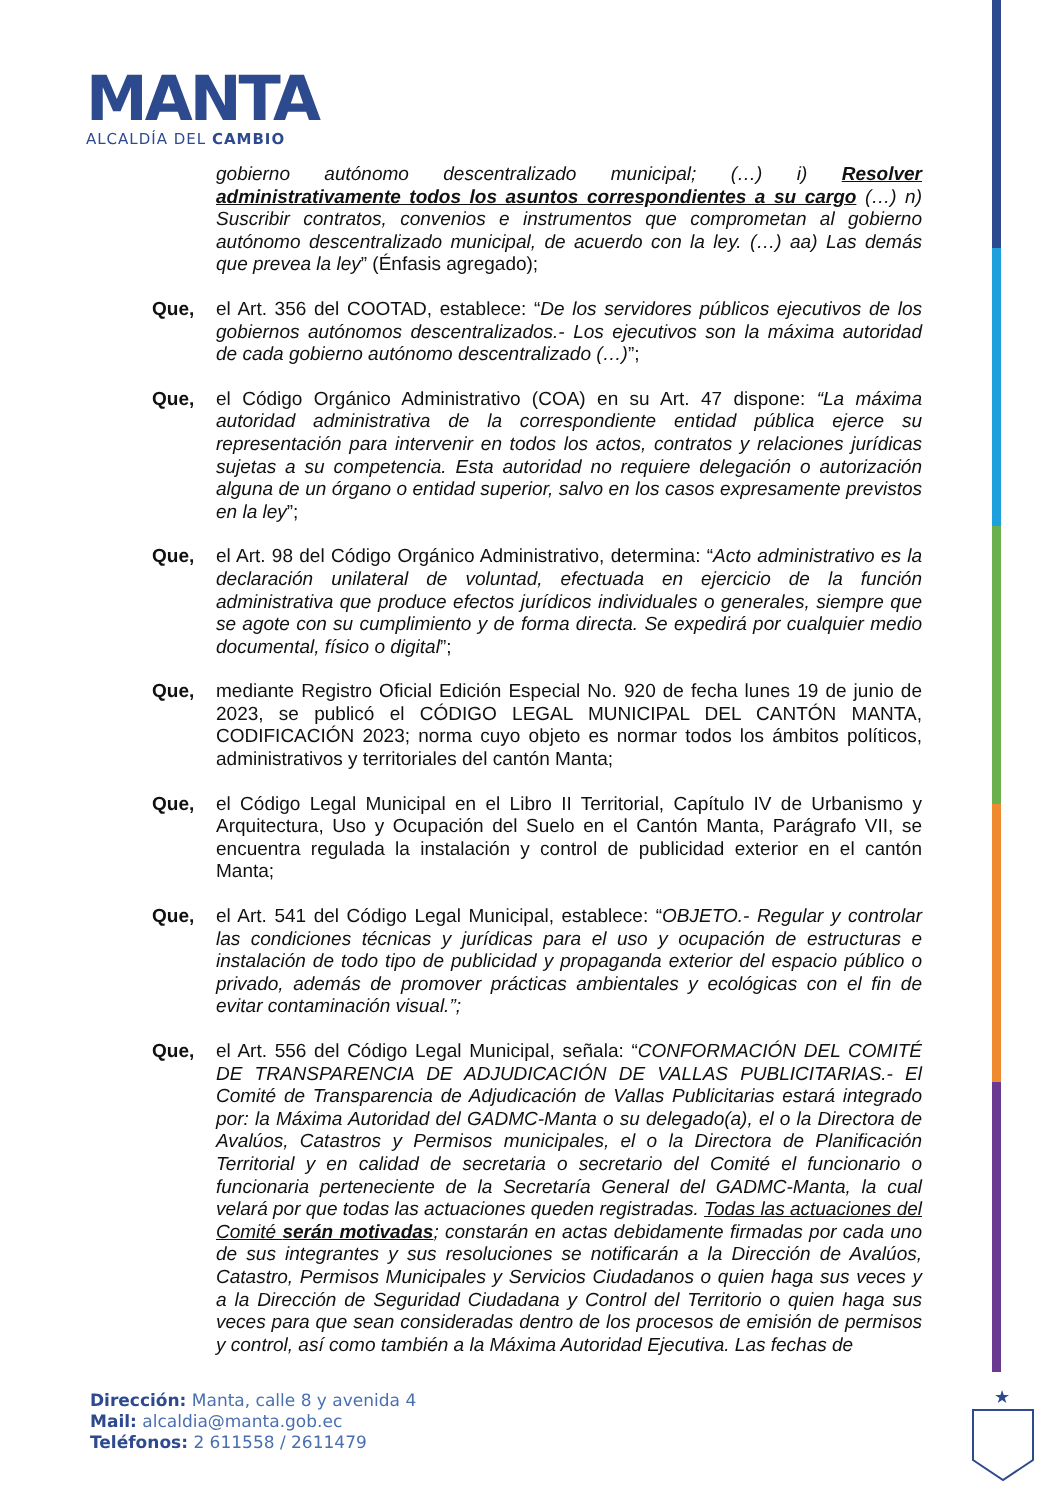MANTA
ALCALDÍA DEL CAMBIO
gobierno autónomo descentralizado municipal; (…) i) Resolver administrativamente todos los asuntos correspondientes a su cargo (…) n) Suscribir contratos, convenios e instrumentos que comprometan al gobierno autónomo descentralizado municipal, de acuerdo con la ley. (…) aa) Las demás que prevea la ley” (Énfasis agregado);
Que, el Art. 356 del COOTAD, establece: “De los servidores públicos ejecutivos de los gobiernos autónomos descentralizados.- Los ejecutivos son la máxima autoridad de cada gobierno autónomo descentralizado (…)”;
Que, el Código Orgánico Administrativo (COA) en su Art. 47 dispone: “La máxima autoridad administrativa de la correspondiente entidad pública ejerce su representación para intervenir en todos los actos, contratos y relaciones jurídicas sujetas a su competencia. Esta autoridad no requiere delegación o autorización alguna de un órgano o entidad superior, salvo en los casos expresamente previstos en la ley”;
Que, el Art. 98 del Código Orgánico Administrativo, determina: “Acto administrativo es la declaración unilateral de voluntad, efectuada en ejercicio de la función administrativa que produce efectos jurídicos individuales o generales, siempre que se agote con su cumplimiento y de forma directa. Se expedirá por cualquier medio documental, físico o digital”;
Que, mediante Registro Oficial Edición Especial No. 920 de fecha lunes 19 de junio de 2023, se publicó el CÓDIGO LEGAL MUNICIPAL DEL CANTÓN MANTA, CODIFICACIÓN 2023; norma cuyo objeto es normar todos los ámbitos políticos, administrativos y territoriales del cantón Manta;
Que, el Código Legal Municipal en el Libro II Territorial, Capítulo IV de Urbanismo y Arquitectura, Uso y Ocupación del Suelo en el Cantón Manta, Parágrafo VII, se encuentra regulada la instalación y control de publicidad exterior en el cantón Manta;
Que, el Art. 541 del Código Legal Municipal, establece: “OBJETO.- Regular y controlar las condiciones técnicas y jurídicas para el uso y ocupación de estructuras e instalación de todo tipo de publicidad y propaganda exterior del espacio público o privado, además de promover prácticas ambientales y ecológicas con el fin de evitar contaminación visual.”;
Que, el Art. 556 del Código Legal Municipal, señala: “CONFORMACIÓN DEL COMITÉ DE TRANSPARENCIA DE ADJUDICACIÓN DE VALLAS PUBLICITARIAS.- El Comité de Transparencia de Adjudicación de Vallas Publicitarias estará integrado por: la Máxima Autoridad del GADMC-Manta o su delegado(a), el o la Directora de Avalúos, Catastros y Permisos municipales, el o la Directora de Planificación Territorial y en calidad de secretaria o secretario del Comité el funcionario o funcionaria perteneciente de la Secretaría General del GADMC-Manta, la cual velará por que todas las actuaciones queden registradas. Todas las actuaciones del Comité serán motivadas; constarán en actas debidamente firmadas por cada uno de sus integrantes y sus resoluciones se notificarán a la Dirección de Avalúos, Catastro, Permisos Municipales y Servicios Ciudadanos o quien haga sus veces y a la Dirección de Seguridad Ciudadana y Control del Territorio o quien haga sus veces para que sean consideradas dentro de los procesos de emisión de permisos y control, así como también a la Máxima Autoridad Ejecutiva. Las fechas de
Dirección: Manta, calle 8 y avenida 4
Mail: alcaldia@manta.gob.ec
Teléfonos: 2 611558 / 2611479
★